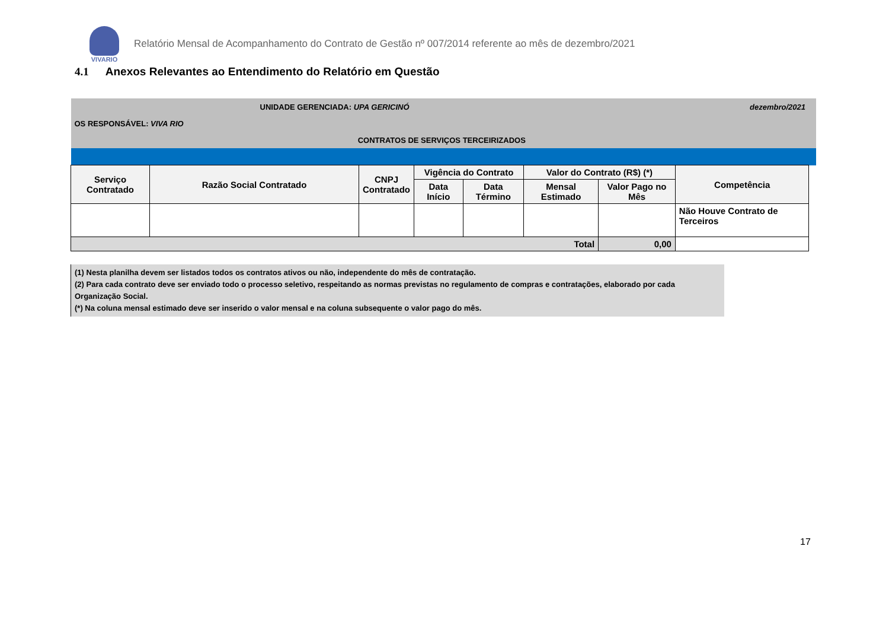VIVARIO
Relatório Mensal de Acompanhamento do Contrato de Gestão nº 007/2014 referente ao mês de dezembro/2021
4.1 Anexos Relevantes ao Entendimento do Relatório em Questão
| UNIDADE GERENCIADA: UPA GERICINÓ | | | | | | dezembro/2021 | | |
| OS RESPONSÁVEL: VIVA RIO | | | | | | | | |
| CONTRATOS DE SERVIÇOS TERCEIRIZADOS | | | | | | | | |
| Serviço Contratado | Razão Social Contratado | CNPJ Contratado | Vigência do Contrato | | Valor do Contrato (R$) (*) | | Competência | |
| | | | Data Início | Data Término | Mensal Estimado | Valor Pago no Mês | | |
| | | | | | | | Não Houve Contrato de Terceiros | |
| Total | | | | | | 0,00 | | |
(1) Nesta planilha devem ser listados todos os contratos ativos ou não, independente do mês de contratação.
(2) Para cada contrato deve ser enviado todo o processo seletivo, respeitando as normas previstas no regulamento de compras e contratações, elaborado por cada Organização Social.
(*) Na coluna mensal estimado deve ser inserido o valor mensal e na coluna subsequente o valor pago do mês.
17